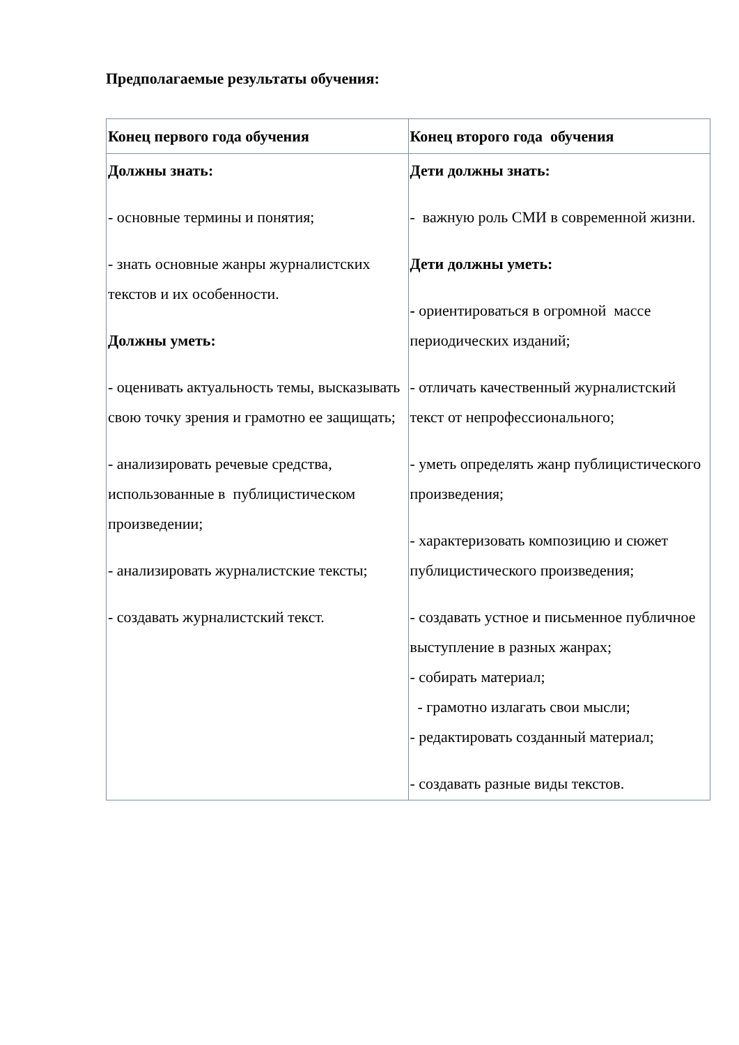Предполагаемые результаты обучения:
| Конец первого года обучения | Конец второго года обучения |
| --- | --- |
| Должны знать: - основные термины и понятия; - знать основные жанры журналистских текстов и их особенности. Должны уметь: - оценивать актуальность темы, высказывать свою точку зрения и грамотно ее защищать; - анализировать речевые средства, использованные в публицистическом произведении; - анализировать журналистские тексты; - создавать журналистский текст. | Дети должны знать: - важную роль СМИ в современной жизни. Дети должны уметь: - ориентироваться в огромной массе периодических изданий; - отличать качественный журналистский текст от непрофессионального; - уметь определять жанр публицистического произведения; - характеризовать композицию и сюжет публицистического произведения; - создавать устное и письменное публичное выступление в разных жанрах; - собирать материал; - грамотно излагать свои мысли; - редактировать созданный материал; - создавать разные виды текстов. |